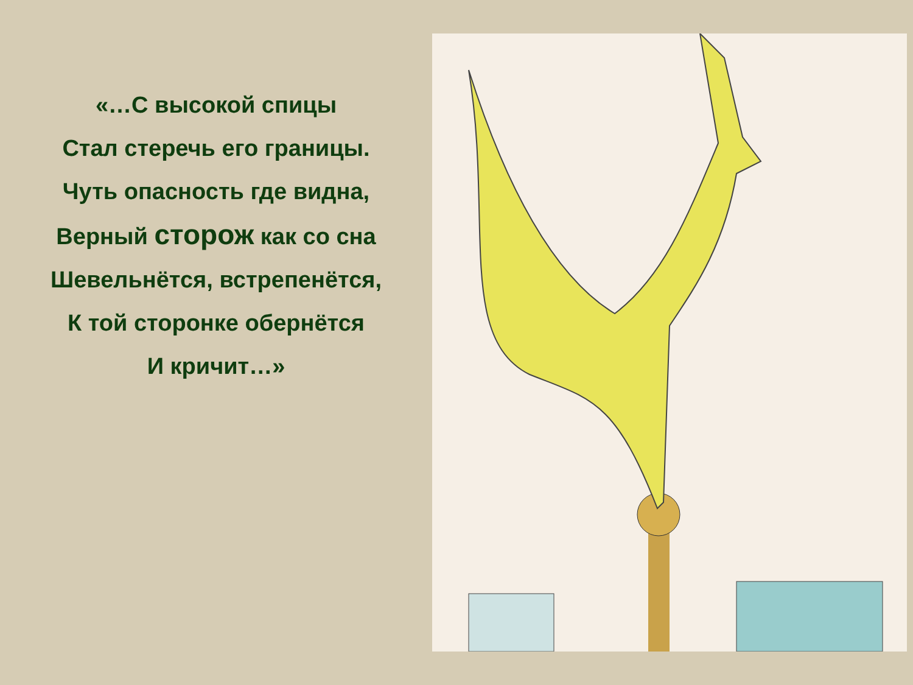«…С высокой спицы
Стал стеречь его границы.
Чуть опасность где видна,
Верный сторож как со сна
Шевельнётся, встрепенётся,
К той сторонке обернётся
И кричит…»